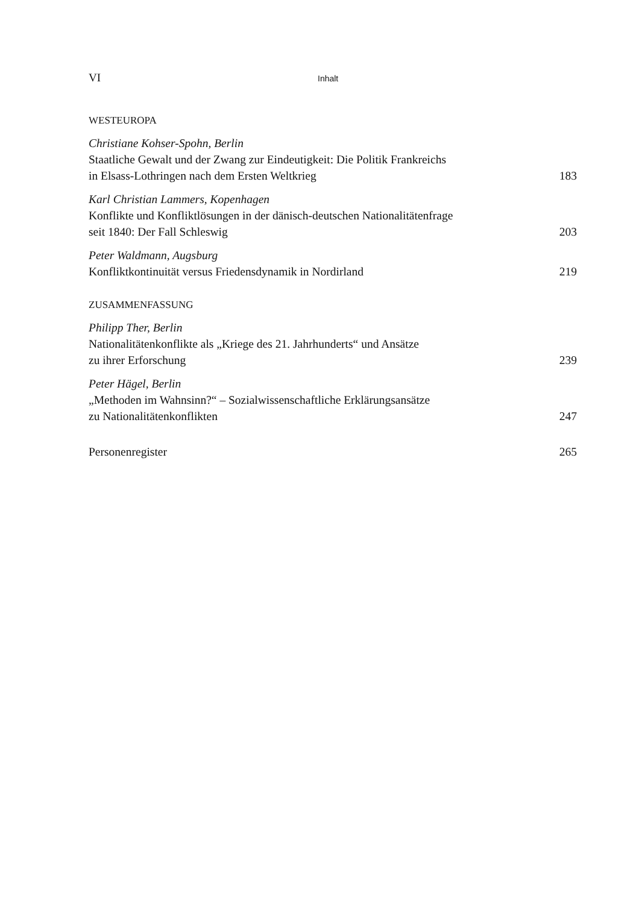VI Inhalt
WESTEUROPA
Christiane Kohser-Spohn, Berlin
Staatliche Gewalt und der Zwang zur Eindeutigkeit: Die Politik Frankreichs
in Elsass-Lothringen nach dem Ersten Weltkrieg 183
Karl Christian Lammers, Kopenhagen
Konflikte und Konfliktlösungen in der dänisch-deutschen Nationalitätenfrage
seit 1840: Der Fall Schleswig 203
Peter Waldmann, Augsburg
Konfliktkontinuität versus Friedensdynamik in Nordirland 219
ZUSAMMENFASSUNG
Philipp Ther, Berlin
Nationalitätenkonflikte als „Kriege des 21. Jahrhunderts“ und Ansätze
zu ihrer Erforschung 239
Peter Hägel, Berlin
„Methoden im Wahnsinn?“ – Sozialwissenschaftliche Erklärungsansätze
zu Nationalitätenkonflikten 247
Personenregister 265